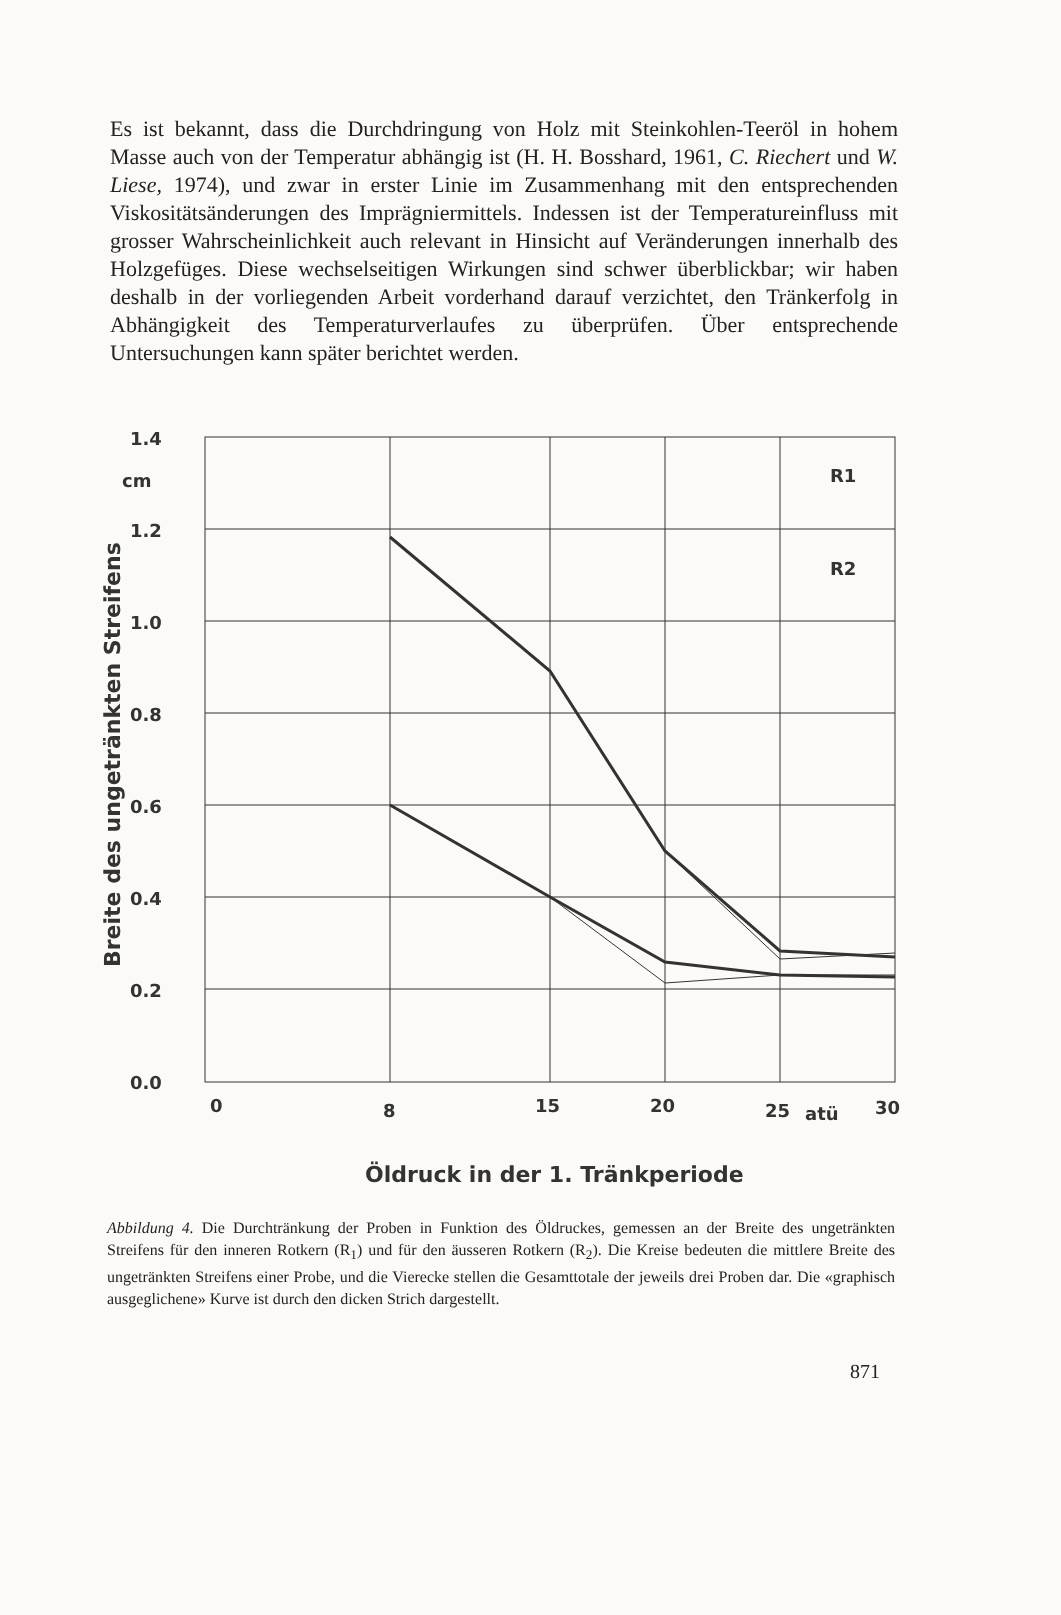Es ist bekannt, dass die Durchdringung von Holz mit Steinkohlen-Teeröl in hohem Masse auch von der Temperatur abhängig ist (H. H. Bosshard, 1961, C. Riechert und W. Liese, 1974), und zwar in erster Linie im Zusammenhang mit den entsprechenden Viskositätsänderungen des Imprägniermittels. Indessen ist der Temperatureinfluss mit grosser Wahrscheinlichkeit auch relevant in Hinsicht auf Veränderungen innerhalb des Holzgefüges. Diese wechselseitigen Wirkungen sind schwer überblickbar; wir haben deshalb in der vorliegenden Arbeit vorderhand darauf verzichtet, den Tränkerfolg in Abhängigkeit des Temperaturverlaufes zu überprüfen. Über entsprechende Untersuchungen kann später berichtet werden.
1.4
cm
1.2
1.0
0.8
0.6
0.4
0.2
0.0
0
8
15
20
25
atü
30
R1
R2
Breite des ungetränkten Streifens
Öldruck in der 1. Tränkperiode
Abbildung 4. Die Durchtränkung der Proben in Funktion des Öldruckes, gemessen an der Breite des ungetränkten Streifens für den inneren Rotkern (R<sub>1</sub>) und für den äusseren Rotkern (R<sub>2</sub>). Die Kreise bedeuten die mittlere Breite des ungetränkten Streifens einer Probe, und die Vierecke stellen die Gesamttotale der jeweils drei Proben dar. Die «graphisch ausgeglichene» Kurve ist durch den dicken Strich dargestellt.
871